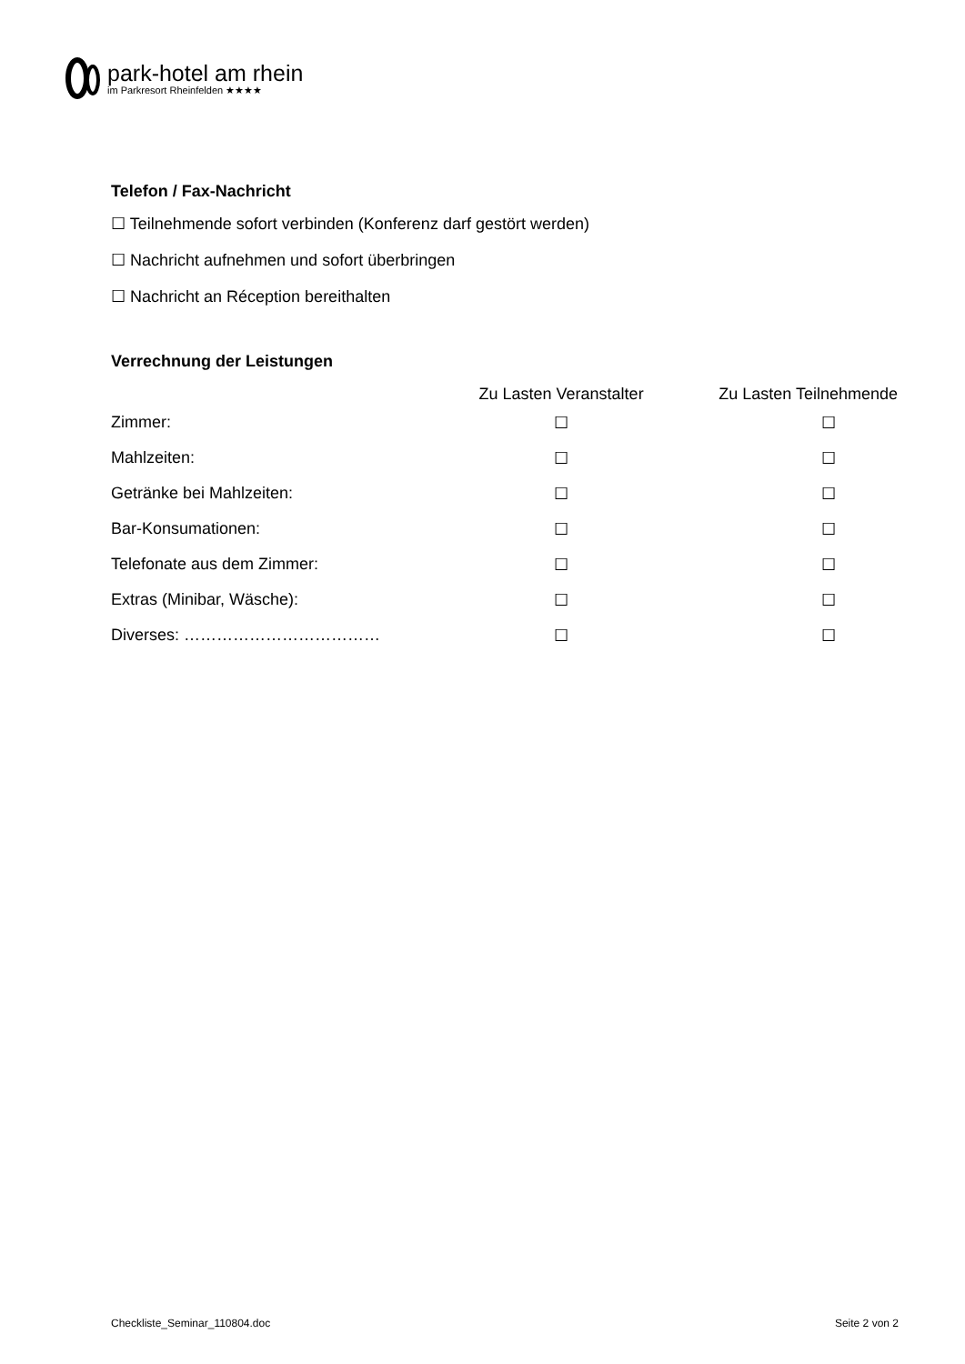park-hotel am rhein
im Parkresort Rheinfelden ★★★★
Telefon / Fax-Nachricht
☐ Teilnehmende sofort verbinden (Konferenz darf gestört werden)
☐ Nachricht aufnehmen und sofort überbringen
☐ Nachricht an Réception bereithalten
Verrechnung der Leistungen
| | Zu Lasten Veranstalter | Zu Lasten Teilnehmende |
| --- | --- | --- |
| Zimmer: | ☐ | ☐ |
| Mahlzeiten: | ☐ | ☐ |
| Getränke bei Mahlzeiten: | ☐ | ☐ |
| Bar-Konsumationen: | ☐ | ☐ |
| Telefonate aus dem Zimmer: | ☐ | ☐ |
| Extras (Minibar, Wäsche): | ☐ | ☐ |
| Diverses: ……………………………… | ☐ | ☐ |
Checkliste_Seminar_110804.doc Seite 2 von 2